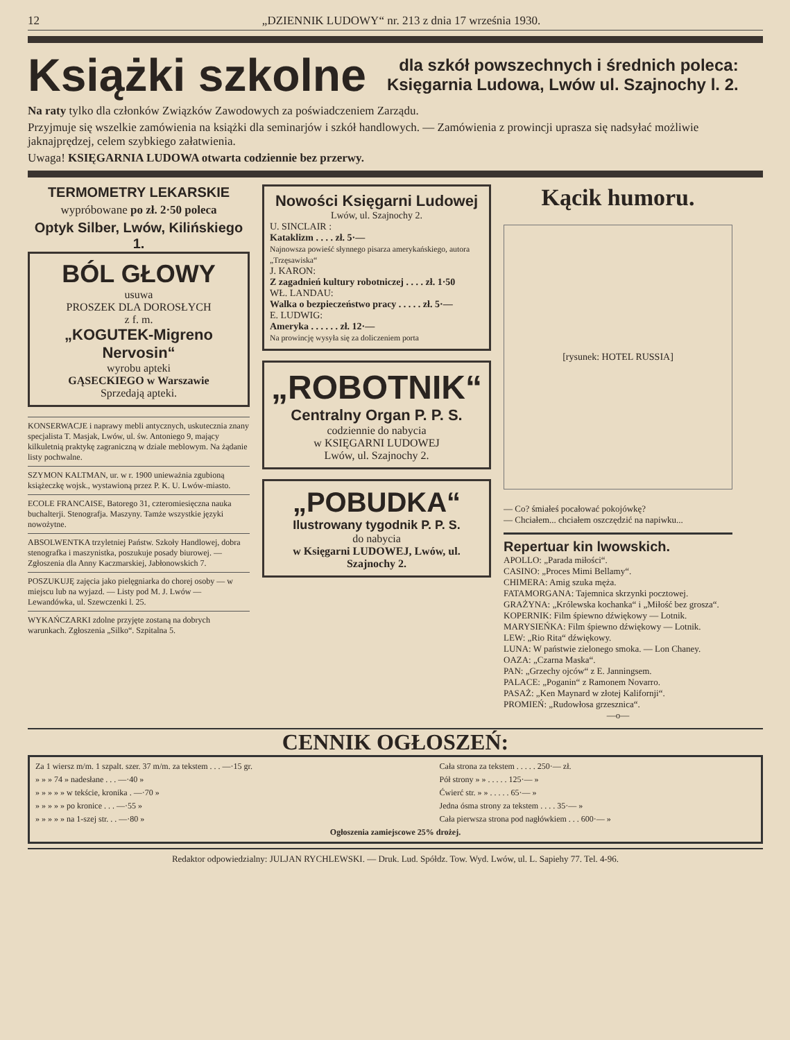12 „DZIENNIK LUDOWY“ nr. 213 z dnia 17 września 1930.
Książki szkolne
dla szkół powszechnych i średnich poleca:
Księgarnia Ludowa, Lwów ul. Szajnochy l. 2.
Na raty tylko dla członków Związków Zawodowych za poświadczeniem Zarządu.
Przyjmuje się wszelkie zamówienia na książki dla seminarjów i szkół handlowych. — Zamówienia z prowincji uprasza się nadsyłać możliwie jaknajprędzej, celem szybkiego załatwienia.
Uwaga! KSIĘGARNIA LUDOWA otwarta codziennie bez przerwy.
TERMOMETRY LEKARSKIE
wypróbowane po zł. 2·50 poleca
Optyk Silber, Lwów, Kilińskiego 1.
BÓL GŁOWY
usuwa
PROSZEK DLA DOROSŁYCH
z f. m.
„KOGUTEK-Migreno Nervosin“
wyrobu apteki
GĄSECKIEGO w Warszawie
Sprzedają apteki.
KONSERWACJE i naprawy mebli antycznych, uskutecznia znany specjalista T. Masjak, Lwów, ul. św. Antoniego 9, mający kilkuletnią praktykę zagraniczną w dziale meblowym. Na żądanie listy pochwalne.
SZYMON KALTMAN, ur. w r. 1900 unieważnia zgubioną książeczkę wojsk., wystawioną przez P. K. U. Lwów-miasto.
ECOLE FRANCAISE, Batorego 31, czteromiesięczna nauka buchalterji. Stenografja. Maszyny. Tamże wszystkie języki nowożytne.
ABSOLWENTKA trzyletniej Państw. Szkoły Handlowej, dobra stenografka i maszynistka, poszukuje posady biurowej. — Zgłoszenia dla Anny Kaczmarskiej, Jabłonowskich 7.
POSZUKUJĘ zajęcia jako pielęgniarka do chorej osoby — w miejscu lub na wyjazd. — Listy pod M. J. Lwów — Lewandówka, ul. Szewczenki l. 25.
WYKAŃCZARKI zdolne przyjęte zostaną na dobrych warunkach. Zgłoszenia „Silko“. Szpitalna 5.
Nowości Księgarni Ludowej
Lwów, ul. Szajnochy 2.
U. SINCLAIR :
Kataklizm . . . . zł. 5·—
Najnowsza powieść słynnego pisarza amerykańskiego, autora „Trzęsawiska“
J. KARON:
Z zagadnień kultury robotniczej . . . . zł. 1·50
WŁ. LANDAU:
Walka o bezpieczeństwo pracy . . . . . zł. 5·—
E. LUDWIG:
Ameryka . . . . . . zł. 12·—
Na prowincję wysyła się za doliczeniem porta
„ROBOTNIK“
Centralny Organ P. P. S.
codziennie do nabycia
w KSIĘGARNI LUDOWEJ
Lwów, ul. Szajnochy 2.
„POBUDKA“
Ilustrowany tygodnik P. P. S.
do nabycia
w Księgarni LUDOWEJ, Lwów, ul. Szajnochy 2.
Kącik humoru.
[rysunek: HOTEL RUSSIA]
— Co? śmiałeś pocałować pokojówkę?
— Chciałem... chciałem oszczędzić na napiwku...
Repertuar kin lwowskich.
APOLLO: „Parada miłości“.
CASINO: „Proces Mimi Bellamy“.
CHIMERA: Amig szuka męża.
FATAMORGANA: Tajemnica skrzynki pocztowej.
GRAŻYNA: „Królewska kochanka“ i „Miłość bez grosza“.
KOPERNIK: Film śpiewno dźwiękowy — Lotnik.
MARYSIEŃKA: Film śpiewno dźwiękowy — Lotnik.
LEW: „Rio Rita“ dźwiękowy.
LUNA: W państwie zielonego smoka. — Lon Chaney.
OAZA: „Czarna Maska“.
PAN: „Grzechy ojców“ z E. Janningsem.
PALACE: „Poganin“ z Ramonem Novarro.
PASAŻ: „Ken Maynard w złotej Kalifornji“.
PROMIEŃ: „Rudowłosa grzesznica“.
—o—
CENNIK OGŁOSZEŃ:
| Za 1 wiersz m/m. 1 szpalt. szer. 37 m/m. za tekstem . . . —·15 gr. | Cała strona za tekstem . . . . . 250·— zł. |
| » » » 74 » nadesłane . . . —·40 » | Pół strony » » . . . . . 125·— » |
| » » » » » w tekście, kronika . —·70 » | Ćwierć str. » » . . . . . 65·— » |
| » » » » » po kronice . . . —·55 » | Jedna ósma strony za tekstem . . . . 35·— » |
| » » » » » na 1-szej str. . . —·80 » | Cała pierwsza strona pod nagłówkiem . . . 600·— » |
| Ogłoszenia zamiejscowe 25% drożej. | |
Redaktor odpowiedzialny: JULJAN RYCHLEWSKI. — Druk. Lud. Spółdz. Tow. Wyd. Lwów, ul. L. Sapiehy 77. Tel. 4-96.